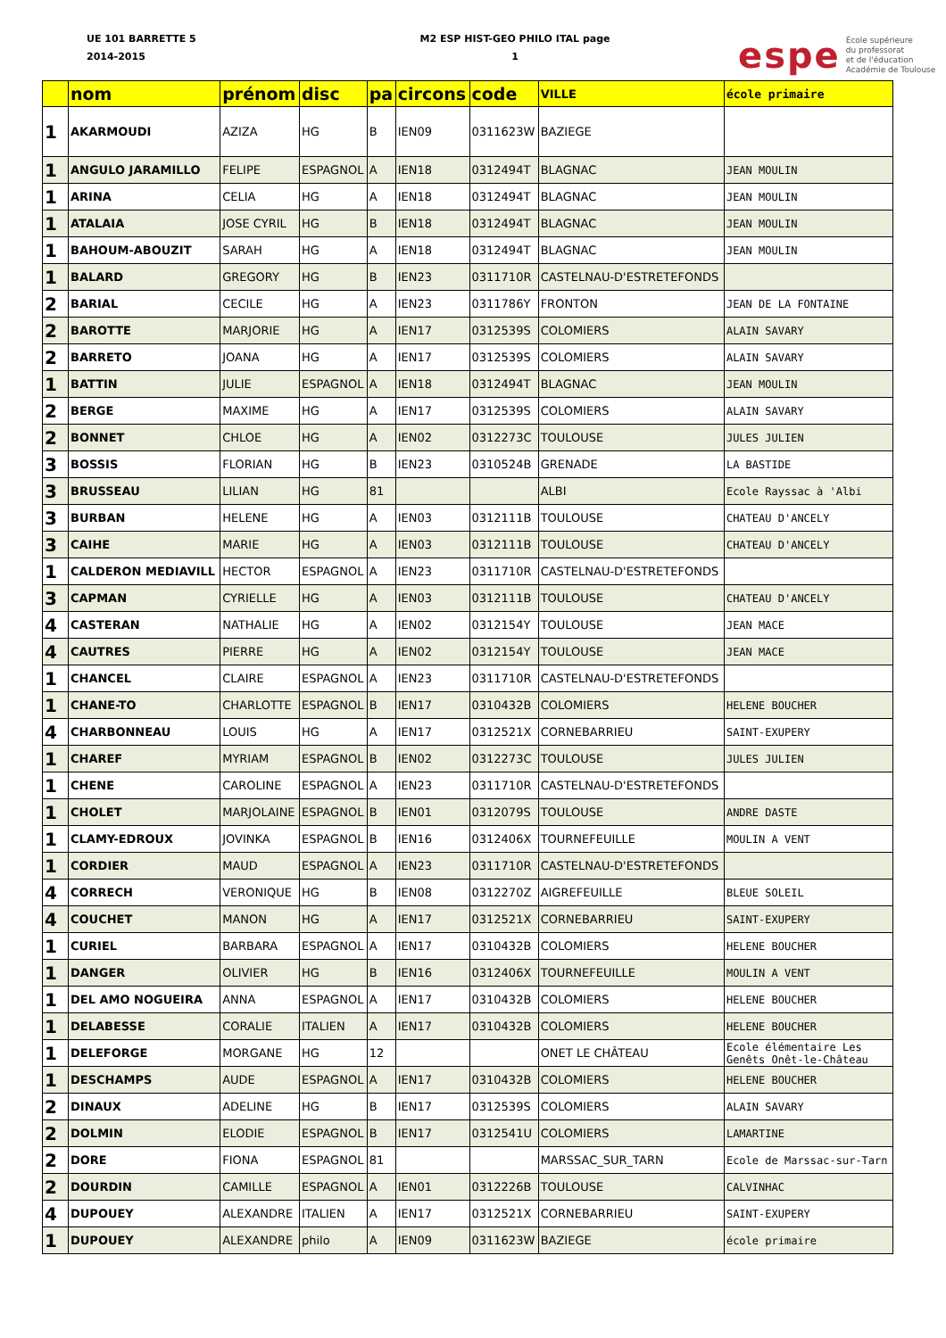UE 101 BARRETTE 5
2014-2015
M2 ESP HIST-GEO PHILO ITAL page
1
espe École supérieure
du professorat
et de l'éducation
Académie de Toulouse
| | nom | prénom | disc | pa | circons | code | VILLE | école primaire |
| --- | --- | --- | --- | --- | --- | --- | --- | --- |
| 1 | AKARMOUDI | AZIZA | HG | B | IEN09 | 0311623W | BAZIEGE | |
| 1 | ANGULO JARAMILLO | FELIPE | ESPAGNOL | A | IEN18 | 0312494T | BLAGNAC | JEAN MOULIN |
| 1 | ARINA | CELIA | HG | A | IEN18 | 0312494T | BLAGNAC | JEAN MOULIN |
| 1 | ATALAIA | JOSE CYRIL | HG | B | IEN18 | 0312494T | BLAGNAC | JEAN MOULIN |
| 1 | BAHOUM-ABOUZIT | SARAH | HG | A | IEN18 | 0312494T | BLAGNAC | JEAN MOULIN |
| 1 | BALARD | GREGORY | HG | B | IEN23 | 0311710R | CASTELNAU-D'ESTRETEFONDS | |
| 2 | BARIAL | CECILE | HG | A | IEN23 | 0311786Y | FRONTON | JEAN DE LA FONTAINE |
| 2 | BAROTTE | MARJORIE | HG | A | IEN17 | 0312539S | COLOMIERS | ALAIN SAVARY |
| 2 | BARRETO | JOANA | HG | A | IEN17 | 0312539S | COLOMIERS | ALAIN SAVARY |
| 1 | BATTIN | JULIE | ESPAGNOL | A | IEN18 | 0312494T | BLAGNAC | JEAN MOULIN |
| 2 | BERGE | MAXIME | HG | A | IEN17 | 0312539S | COLOMIERS | ALAIN SAVARY |
| 2 | BONNET | CHLOE | HG | A | IEN02 | 0312273C | TOULOUSE | JULES JULIEN |
| 3 | BOSSIS | FLORIAN | HG | B | IEN23 | 0310524B | GRENADE | LA BASTIDE |
| 3 | BRUSSEAU | LILIAN | HG | 81 | | | ALBI | Ecole Rayssac à 'Albi |
| 3 | BURBAN | HELENE | HG | A | IEN03 | 0312111B | TOULOUSE | CHATEAU D'ANCELY |
| 3 | CAIHE | MARIE | HG | A | IEN03 | 0312111B | TOULOUSE | CHATEAU D'ANCELY |
| 1 | CALDERON MEDIAVILL | HECTOR | ESPAGNOL | A | IEN23 | 0311710R | CASTELNAU-D'ESTRETEFONDS | |
| 3 | CAPMAN | CYRIELLE | HG | A | IEN03 | 0312111B | TOULOUSE | CHATEAU D'ANCELY |
| 4 | CASTERAN | NATHALIE | HG | A | IEN02 | 0312154Y | TOULOUSE | JEAN MACE |
| 4 | CAUTRES | PIERRE | HG | A | IEN02 | 0312154Y | TOULOUSE | JEAN MACE |
| 1 | CHANCEL | CLAIRE | ESPAGNOL | A | IEN23 | 0311710R | CASTELNAU-D'ESTRETEFONDS | |
| 1 | CHANE-TO | CHARLOTTE | ESPAGNOL | B | IEN17 | 0310432B | COLOMIERS | HELENE BOUCHER |
| 4 | CHARBONNEAU | LOUIS | HG | A | IEN17 | 0312521X | CORNEBARRIEU | SAINT-EXUPERY |
| 1 | CHAREF | MYRIAM | ESPAGNOL | B | IEN02 | 0312273C | TOULOUSE | JULES JULIEN |
| 1 | CHENE | CAROLINE | ESPAGNOL | A | IEN23 | 0311710R | CASTELNAU-D'ESTRETEFONDS | |
| 1 | CHOLET | MARJOLAINE | ESPAGNOL | B | IEN01 | 0312079S | TOULOUSE | ANDRE DASTE |
| 1 | CLAMY-EDROUX | JOVINKA | ESPAGNOL | B | IEN16 | 0312406X | TOURNEFEUILLE | MOULIN A VENT |
| 1 | CORDIER | MAUD | ESPAGNOL | A | IEN23 | 0311710R | CASTELNAU-D'ESTRETEFONDS | |
| 4 | CORRECH | VERONIQUE | HG | B | IEN08 | 0312270Z | AIGREFEUILLE | BLEUE SOLEIL |
| 4 | COUCHET | MANON | HG | A | IEN17 | 0312521X | CORNEBARRIEU | SAINT-EXUPERY |
| 1 | CURIEL | BARBARA | ESPAGNOL | A | IEN17 | 0310432B | COLOMIERS | HELENE BOUCHER |
| 1 | DANGER | OLIVIER | HG | B | IEN16 | 0312406X | TOURNEFEUILLE | MOULIN A VENT |
| 1 | DEL AMO NOGUEIRA | ANNA | ESPAGNOL | A | IEN17 | 0310432B | COLOMIERS | HELENE BOUCHER |
| 1 | DELABESSE | CORALIE | ITALIEN | A | IEN17 | 0310432B | COLOMIERS | HELENE BOUCHER |
| 1 | DELEFORGE | MORGANE | HG | 12 | | | ONET LE CHÂTEAU | Ecole élémentaire Les Genêts Onêt-le-Château |
| 1 | DESCHAMPS | AUDE | ESPAGNOL | A | IEN17 | 0310432B | COLOMIERS | HELENE BOUCHER |
| 2 | DINAUX | ADELINE | HG | B | IEN17 | 0312539S | COLOMIERS | ALAIN SAVARY |
| 2 | DOLMIN | ELODIE | ESPAGNOL | B | IEN17 | 0312541U | COLOMIERS | LAMARTINE |
| 2 | DORE | FIONA | ESPAGNOL | 81 | | | MARSSAC_SUR_TARN | Ecole de Marssac-sur-Tarn |
| 2 | DOURDIN | CAMILLE | ESPAGNOL | A | IEN01 | 0312226B | TOULOUSE | CALVINHAC |
| 4 | DUPOUEY | ALEXANDRE | ITALIEN | A | IEN17 | 0312521X | CORNEBARRIEU | SAINT-EXUPERY |
| 1 | DUPOUEY | ALEXANDRE | philo | A | IEN09 | 0311623W | BAZIEGE | école primaire |